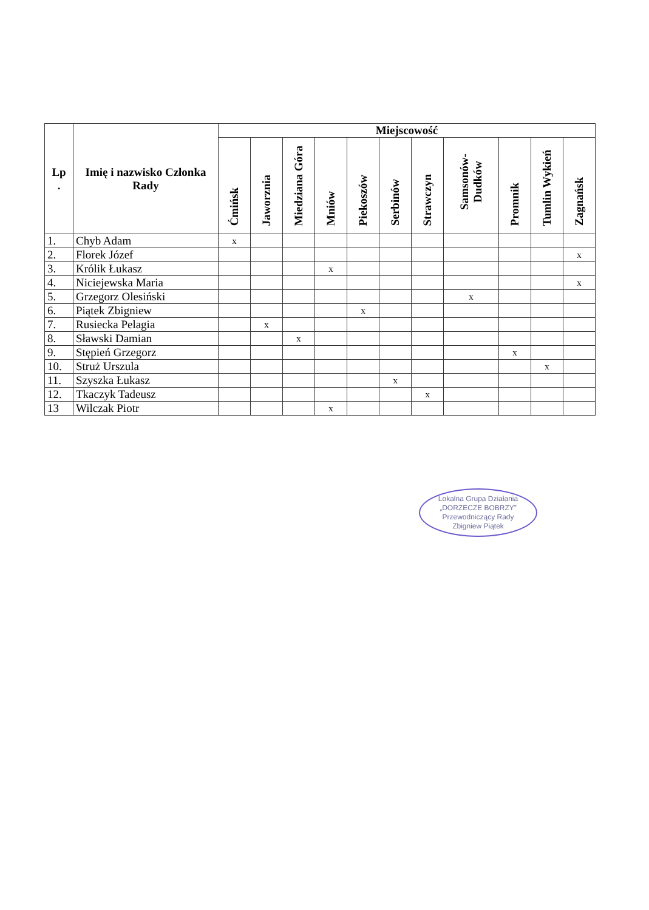| Lp . | Imię i nazwisko Członka Rady | Miejscowość | | | | | | | | | | |
| --- | --- | --- | --- | --- | --- | --- | --- | --- | --- | --- | --- | --- |
| | | Ćmińsk | Jaworznia | Miedziana Góra | Mniów | Piekoszów | Serbinów | Strawczyn | Samsonów-Dudków | Promnik | Tumlin Wykień | Zagnańsk |
| 1. | Chyb Adam | x | | | | | | | | | | |
| 2. | Florek Józef | | | | | | | | | | | x |
| 3. | Królik Łukasz | | | | x | | | | | | | |
| 4. | Niciejewska Maria | | | | | | | | | | | x |
| 5. | Grzegorz Olesiński | | | | | | | | x | | | |
| 6. | Piątek Zbigniew | | | | | x | | | | | | |
| 7. | Rusiecka Pelagia | | x | | | | | | | | | |
| 8. | Sławski Damian | | | x | | | | | | | | |
| 9. | Stępień Grzegorz | | | | | | | | | x | | |
| 10. | Struż Urszula | | | | | | | | | | x | |
| 11. | Szyszka Łukasz | | | | | | x | | | | | |
| 12. | Tkaczyk Tadeusz | | | | | | | x | | | | |
| 13 | Wilczak Piotr | | | | x | | | | | | | |
Lokalna Grupa Działania
„DORZECZE BOBRZY”
Przewodniczący Rady
Zbigniew Piątek